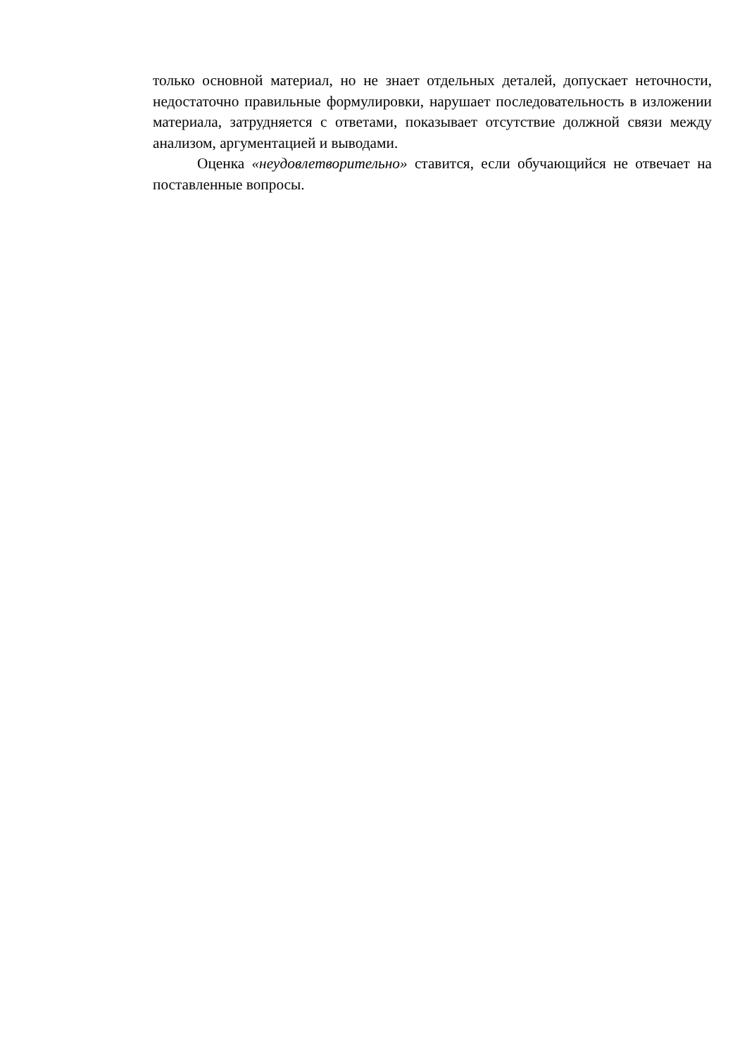только основной материал, но не знает отдельных деталей, допускает неточности, недостаточно правильные формулировки, нарушает последовательность в изложении материала, затрудняется с ответами, показывает отсутствие должной связи между анализом, аргументацией и выводами.
Оценка «неудовлетворительно» ставится, если обучающийся не отвечает на поставленные вопросы.